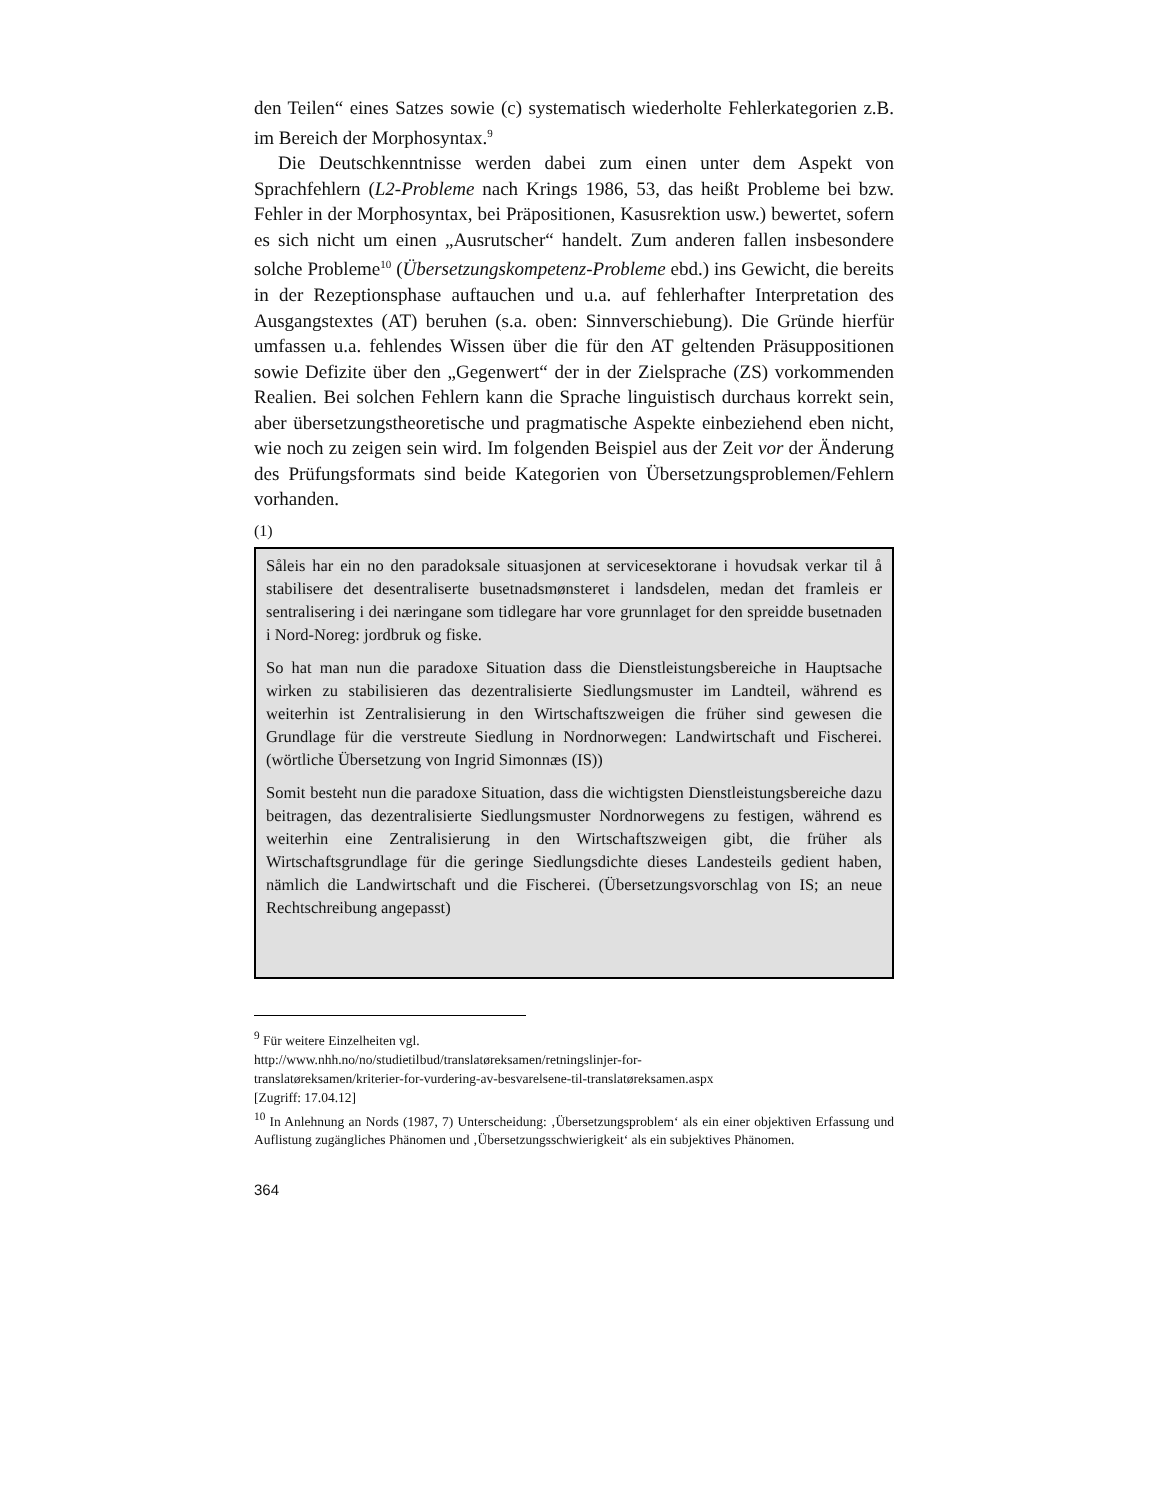den Teilen“ eines Satzes sowie (c) systematisch wiederholte Fehlerkategorien z.B. im Bereich der Morphosyntax.<sup>9</sup>
Die Deutschkenntnisse werden dabei zum einen unter dem Aspekt von Sprachfehlern (L2-Probleme nach Krings 1986, 53, das heißt Probleme bei bzw. Fehler in der Morphosyntax, bei Präpositionen, Kasusrektion usw.) bewertet, sofern es sich nicht um einen „Ausrutscher“ handelt. Zum anderen fallen insbesondere solche Probleme<sup>10</sup> (Übersetzungskompetenz-Probleme ebd.) ins Gewicht, die bereits in der Rezeptionsphase auftauchen und u.a. auf fehlerhafter Interpretation des Ausgangstextes (AT) beruhen (s.a. oben: Sinnverschiebung). Die Gründe hierfür umfassen u.a. fehlendes Wissen über die für den AT geltenden Präsuppositionen sowie Defizite über den „Gegenwert“ der in der Zielsprache (ZS) vorkommenden Realien. Bei solchen Fehlern kann die Sprache linguistisch durchaus korrekt sein, aber übersetzungstheoretische und pragmatische Aspekte einbeziehend eben nicht, wie noch zu zeigen sein wird. Im folgenden Beispiel aus der Zeit vor der Änderung des Prüfungsformats sind beide Kategorien von Übersetzungsproblemen/Fehlern vorhanden.
(1)
Såleis har ein no den paradoksale situasjonen at servicesektorane i hovudsak verkar til å stabilisere det desentraliserte busetnadsmønsteret i landsdelen, medan det framleis er sentralisering i dei næringane som tidlegare har vore grunnlaget for den spreidde busetnaden i Nord-Noreg: jordbruk og fiske.
So hat man nun die paradoxe Situation dass die Dienstleistungsbereiche in Hauptsache wirken zu stabilisieren das dezentralisierte Siedlungsmuster im Landteil, während es weiterhin ist Zentralisierung in den Wirtschaftszweigen die früher sind gewesen die Grundlage für die verstreute Siedlung in Nordnorwegen: Landwirtschaft und Fischerei. (wörtliche Übersetzung von Ingrid Simonnæs (IS))
Somit besteht nun die paradoxe Situation, dass die wichtigsten Dienstleistungsbereiche dazu beitragen, das dezentralisierte Siedlungsmuster Nordnorwegens zu festigen, während es weiterhin eine Zentralisierung in den Wirtschaftszweigen gibt, die früher als Wirtschaftsgrundlage für die geringe Siedlungsdichte dieses Landesteils gedient haben, nämlich die Landwirtschaft und die Fischerei. (Übersetzungsvorschlag von IS; an neue Rechtschreibung angepasst)
<sup>9</sup> Für weitere Einzelheiten vgl.
http://www.nhh.no/no/studietilbud/translatøreksamen/retningslinjer-for-
translatøreksamen/kriterier-for-vurdering-av-besvarelsene-til-translatøreksamen.aspx
[Zugriff: 17.04.12]
<sup>10</sup> In Anlehnung an Nords (1987, 7) Unterscheidung: ‚Übersetzungsproblem‘ als ein einer objektiven Erfassung und Auflistung zugängliches Phänomen und ‚Übersetzungsschwierigkeit‘ als ein subjektives Phänomen.
364